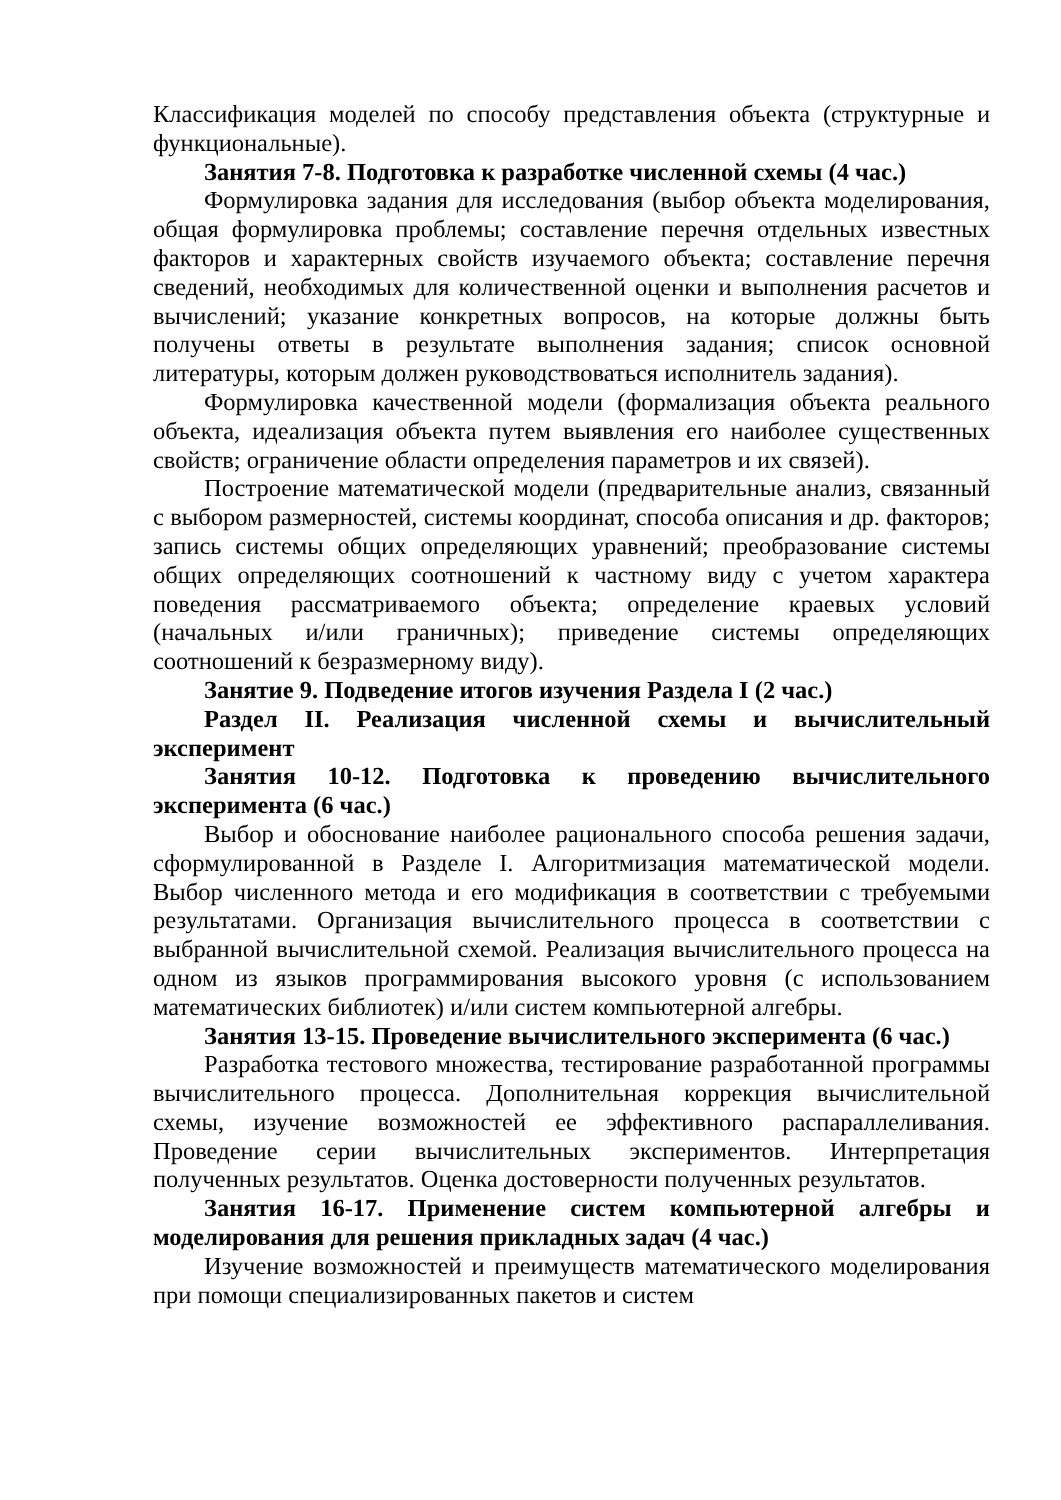Классификация моделей по способу представления объекта (структурные и функциональные).
Занятия 7-8. Подготовка к разработке численной схемы (4 час.)
Формулировка задания для исследования (выбор объекта моделирования, общая формулировка проблемы; составление перечня отдельных известных факторов и характерных свойств изучаемого объекта; составление перечня сведений, необходимых для количественной оценки и выполнения расчетов и вычислений; указание конкретных вопросов, на которые должны быть получены ответы в результате выполнения задания; список основной литературы, которым должен руководствоваться исполнитель задания).
Формулировка качественной модели (формализация объекта реального объекта, идеализация объекта путем выявления его наиболее существенных свойств; ограничение области определения параметров и их связей).
Построение математической модели (предварительные анализ, связанный с выбором размерностей, системы координат, способа описания и др. факторов; запись системы общих определяющих уравнений; преобразование системы общих определяющих соотношений к частному виду с учетом характера поведения рассматриваемого объекта; определение краевых условий (начальных и/или граничных); приведение системы определяющих соотношений к безразмерному виду).
Занятие 9. Подведение итогов изучения Раздела I (2 час.)
Раздел II. Реализация численной схемы и вычислительный эксперимент
Занятия 10-12. Подготовка к проведению вычислительного эксперимента (6 час.)
Выбор и обоснование наиболее рационального способа решения задачи, сформулированной в Разделе I. Алгоритмизация математической модели. Выбор численного метода и его модификация в соответствии с требуемыми результатами. Организация вычислительного процесса в соответствии с выбранной вычислительной схемой. Реализация вычислительного процесса на одном из языков программирования высокого уровня (с использованием математических библиотек) и/или систем компьютерной алгебры.
Занятия 13-15. Проведение вычислительного эксперимента (6 час.)
Разработка тестового множества, тестирование разработанной программы вычислительного процесса. Дополнительная коррекция вычислительной схемы, изучение возможностей ее эффективного распараллеливания. Проведение серии вычислительных экспериментов. Интерпретация полученных результатов. Оценка достоверности полученных результатов.
Занятия 16-17. Применение систем компьютерной алгебры и моделирования для решения прикладных задач (4 час.)
Изучение возможностей и преимуществ математического моделирования при помощи специализированных пакетов и систем